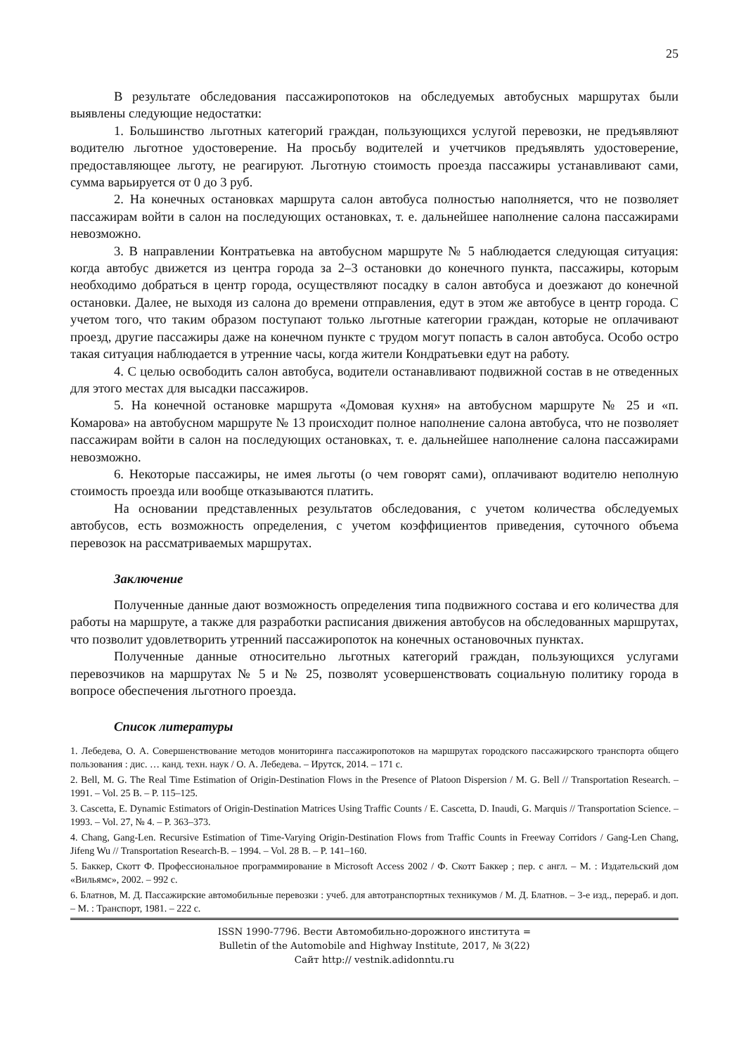25
В результате обследования пассажиропотоков на обследуемых автобусных маршрутах были выявлены следующие недостатки:
1. Большинство льготных категорий граждан, пользующихся услугой перевозки, не предъявляют водителю льготное удостоверение. На просьбу водителей и учетчиков предъявлять удостоверение, предоставляющее льготу, не реагируют. Льготную стоимость проезда пассажиры устанавливают сами, сумма варьируется от 0 до 3 руб.
2. На конечных остановках маршрута салон автобуса полностью наполняется, что не позволяет пассажирам войти в салон на последующих остановках, т. е. дальнейшее наполнение салона пассажирами невозможно.
3. В направлении Контратьевка на автобусном маршруте № 5 наблюдается следующая ситуация: когда автобус движется из центра города за 2–3 остановки до конечного пункта, пассажиры, которым необходимо добраться в центр города, осуществляют посадку в салон автобуса и доезжают до конечной остановки. Далее, не выходя из салона до времени отправления, едут в этом же автобусе в центр города. С учетом того, что таким образом поступают только льготные категории граждан, которые не оплачивают проезд, другие пассажиры даже на конечном пункте с трудом могут попасть в салон автобуса. Особо остро такая ситуация наблюдается в утренние часы, когда жители Кондратьевки едут на работу.
4. С целью освободить салон автобуса, водители останавливают подвижной состав в не отведенных для этого местах для высадки пассажиров.
5. На конечной остановке маршрута «Домовая кухня» на автобусном маршруте № 25 и «п. Комарова» на автобусном маршруте № 13 происходит полное наполнение салона автобуса, что не позволяет пассажирам войти в салон на последующих остановках, т. е. дальнейшее наполнение салона пассажирами невозможно.
6. Некоторые пассажиры, не имея льготы (о чем говорят сами), оплачивают водителю неполную стоимость проезда или вообще отказываются платить.
На основании представленных результатов обследования, с учетом количества обследуемых автобусов, есть возможность определения, с учетом коэффициентов приведения, суточного объема перевозок на рассматриваемых маршрутах.
Заключение
Полученные данные дают возможность определения типа подвижного состава и его количества для работы на маршруте, а также для разработки расписания движения автобусов на обследованных маршрутах, что позволит удовлетворить утренний пассажиропоток на конечных остановочных пунктах.
Полученные данные относительно льготных категорий граждан, пользующихся услугами перевозчиков на маршрутах № 5 и № 25, позволят усовершенствовать социальную политику города в вопросе обеспечения льготного проезда.
Список литературы
1. Лебедева, О. А. Совершенствование методов мониторинга пассажиропотоков на маршрутах городского пассажирского транспорта общего пользования : дис. … канд. техн. наук / О. А. Лебедева. – Ирутск, 2014. – 171 с.
2. Bell, M. G. The Real Time Estimation of Origin-Destination Flows in the Presence of Platoon Dispersion / M. G. Bell // Transportation Research. – 1991. – Vol. 25 B. – P. 115–125.
3. Cascetta, E. Dynamic Estimators of Origin-Destination Matrices Using Traffic Counts / E. Cascetta, D. Inaudi, G. Marquis // Transportation Science. – 1993. – Vol. 27, № 4. – P. 363–373.
4. Chang, Gang-Len. Recursive Estimation of Time-Varying Origin-Destination Flows from Traffic Counts in Freeway Corridors / Gang-Len Chang, Jifeng Wu // Transportation Research-B. – 1994. – Vol. 28 B. – P. 141–160.
5. Баккер, Скотт Ф. Профессиональное программирование в Microsoft Access 2002 / Ф. Скотт Баккер ; пер. с англ. – М. : Издательский дом «Вильямс», 2002. – 992 с.
6. Блатнов, М. Д. Пассажирские автомобильные перевозки : учеб. для автотранспортных техникумов / М. Д. Блатнов. – 3-е изд., перераб. и доп. – М. : Транспорт, 1981. – 222 с.
ISSN 1990-7796. Вести Автомобильно-дорожного института =
Bulletin of the Automobile and Highway Institute, 2017, № 3(22)
Сайт http:// vestnik.adidonntu.ru